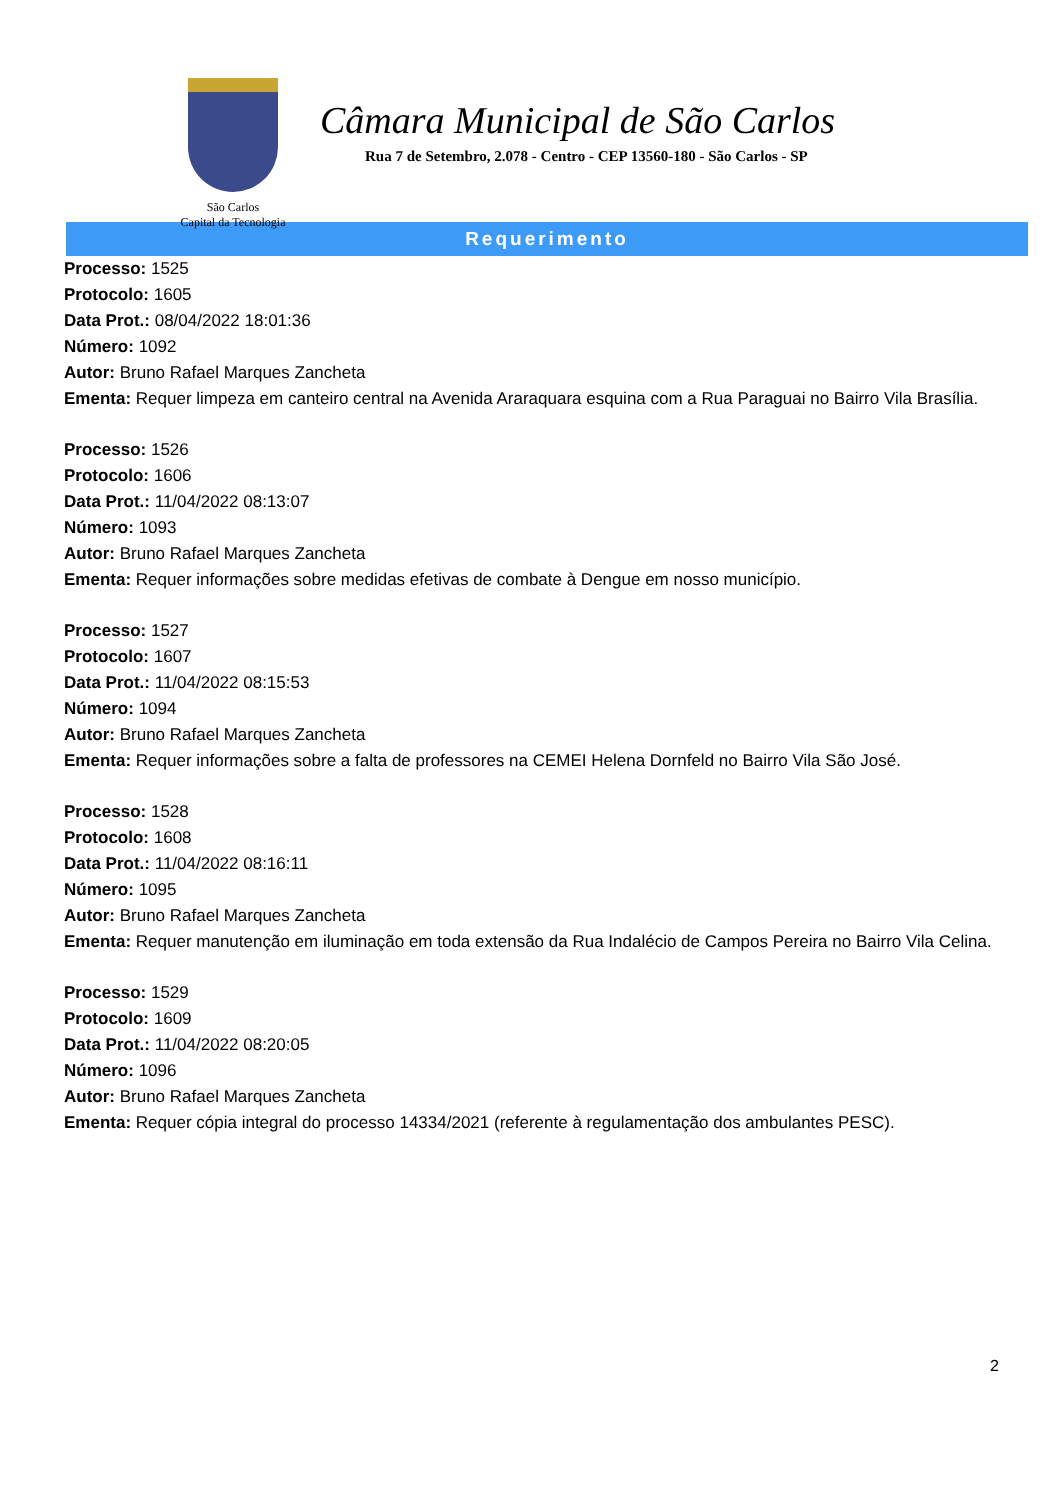São Carlos
Capital da Tecnologia
Câmara Municipal de São Carlos
Rua 7 de Setembro, 2.078 - Centro - CEP 13560-180 - São Carlos - SP
Requerimento
Processo: 1525
Protocolo: 1605
Data Prot.: 08/04/2022 18:01:36
Número: 1092
Autor: Bruno Rafael Marques Zancheta
Ementa: Requer limpeza em canteiro central na Avenida Araraquara esquina com a Rua Paraguai no Bairro Vila Brasília.
Processo: 1526
Protocolo: 1606
Data Prot.: 11/04/2022 08:13:07
Número: 1093
Autor: Bruno Rafael Marques Zancheta
Ementa: Requer informações sobre medidas efetivas de combate à Dengue em nosso município.
Processo: 1527
Protocolo: 1607
Data Prot.: 11/04/2022 08:15:53
Número: 1094
Autor: Bruno Rafael Marques Zancheta
Ementa: Requer informações sobre a falta de professores na CEMEI Helena Dornfeld no Bairro Vila São José.
Processo: 1528
Protocolo: 1608
Data Prot.: 11/04/2022 08:16:11
Número: 1095
Autor: Bruno Rafael Marques Zancheta
Ementa: Requer manutenção em iluminação em toda extensão da Rua Indalécio de Campos Pereira no Bairro Vila Celina.
Processo: 1529
Protocolo: 1609
Data Prot.: 11/04/2022 08:20:05
Número: 1096
Autor: Bruno Rafael Marques Zancheta
Ementa: Requer cópia integral do processo 14334/2021 (referente à regulamentação dos ambulantes PESC).
2